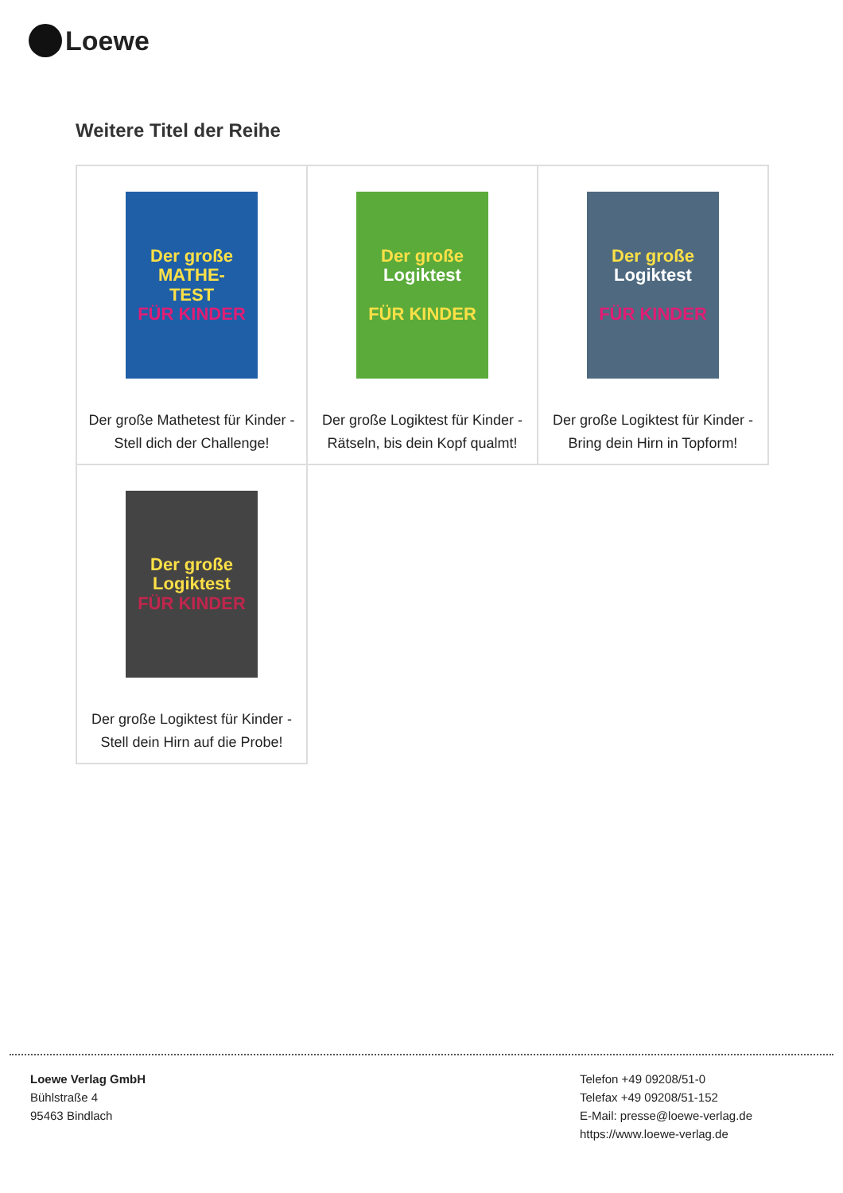Loewe
Weitere Titel der Reihe
| Der große MATHE- TEST FÜR KINDER Der große Mathetest für Kinder - Stell dich der Challenge! | Der große Logiktest FÜR KINDER Der große Logiktest für Kinder - Rätseln, bis dein Kopf qualmt! | Der große Logiktest FÜR KINDER Der große Logiktest für Kinder - Bring dein Hirn in Topform! |
| Der große Logiktest FÜR KINDER Der große Logiktest für Kinder - Stell dein Hirn auf die Probe! | | |
Loewe Verlag GmbH
Bühlstraße 4
95463 Bindlach
Telefon +49 09208/51-0
Telefax +49 09208/51-152
E-Mail: presse@loewe-verlag.de
https://www.loewe-verlag.de